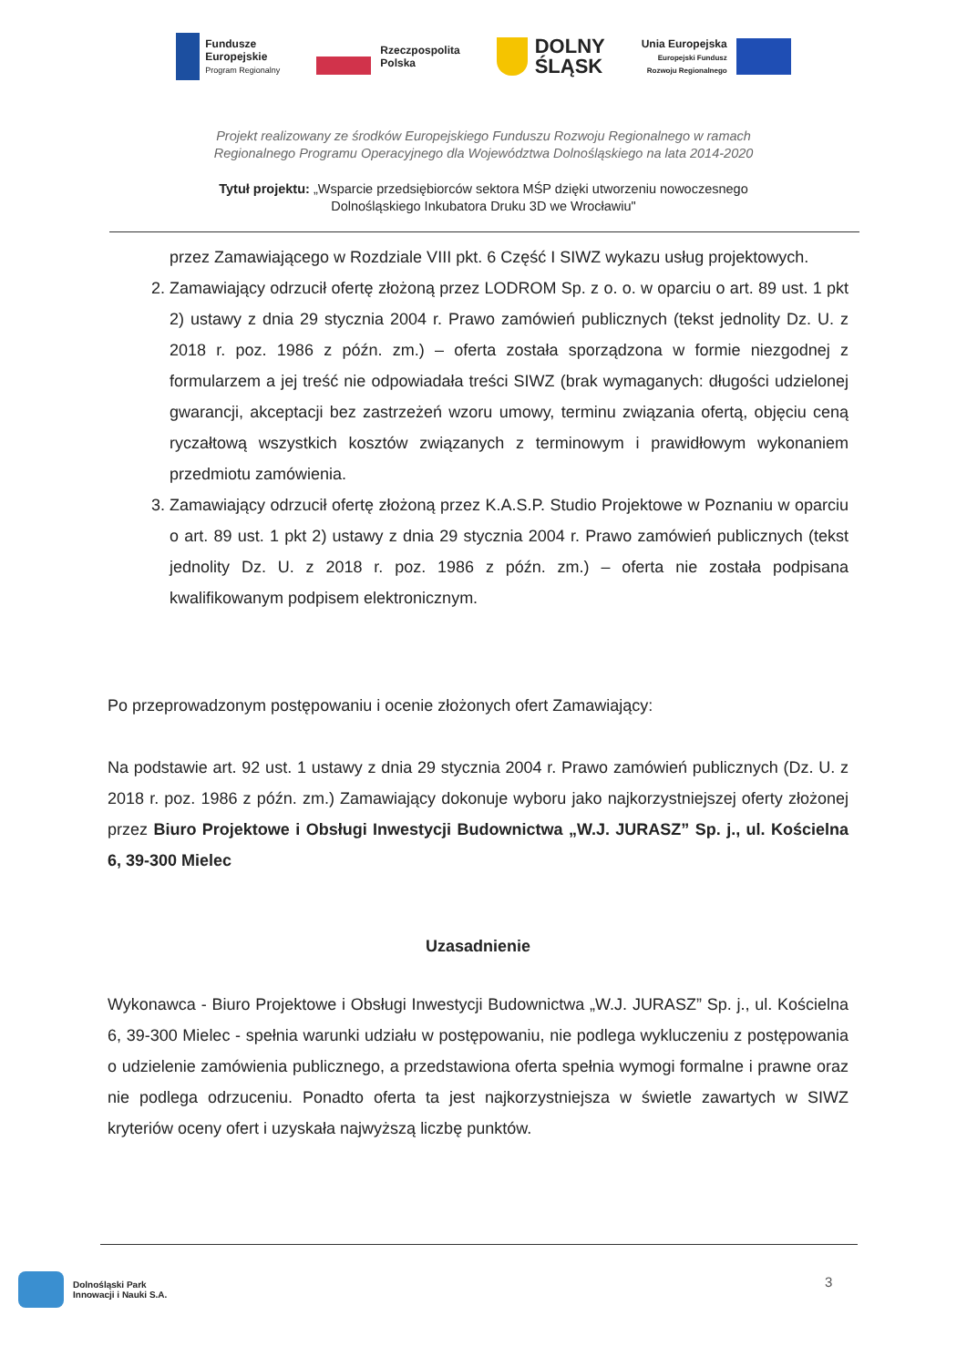Fundusze
Europejskie
Program Regionalny
Rzeczpospolita
Polska
DOLNY
ŚLĄSK
Unia Europejska
Europejski Fundusz
Rozwoju Regionalnego
Projekt realizowany ze środków Europejskiego Funduszu Rozwoju Regionalnego w ramach
Regionalnego Programu Operacyjnego dla Województwa Dolnośląskiego na lata 2014-2020
Tytuł projektu: „Wsparcie przedsiębiorców sektora MŚP dzięki utworzeniu nowoczesnego
Dolnośląskiego Inkubatora Druku 3D we Wrocławiu"
przez Zamawiającego w Rozdziale VIII pkt. 6 Część I SIWZ wykazu usług projektowych.
2. Zamawiający odrzucił ofertę złożoną przez LODROM Sp. z o. o. w oparciu o art. 89 ust. 1 pkt 2) ustawy z dnia 29 stycznia 2004 r. Prawo zamówień publicznych (tekst jednolity Dz. U. z 2018 r. poz. 1986 z późn. zm.) – oferta została sporządzona w formie niezgodnej z formularzem a jej treść nie odpowiadała treści SIWZ (brak wymaganych: długości udzielonej gwarancji, akceptacji bez zastrzeżeń wzoru umowy, terminu związania ofertą, objęciu ceną ryczałtową wszystkich kosztów związanych z terminowym i prawidłowym wykonaniem przedmiotu zamówienia.
3. Zamawiający odrzucił ofertę złożoną przez K.A.S.P. Studio Projektowe w Poznaniu w oparciu o art. 89 ust. 1 pkt 2) ustawy z dnia 29 stycznia 2004 r. Prawo zamówień publicznych (tekst jednolity Dz. U. z 2018 r. poz. 1986 z późn. zm.) – oferta nie została podpisana kwalifikowanym podpisem elektronicznym.
Po przeprowadzonym postępowaniu i ocenie złożonych ofert Zamawiający:
Na podstawie art. 92 ust. 1 ustawy z dnia 29 stycznia 2004 r. Prawo zamówień publicznych (Dz. U. z 2018 r. poz. 1986 z późn. zm.) Zamawiający dokonuje wyboru jako najkorzystniejszej oferty złożonej przez Biuro Projektowe i Obsługi Inwestycji Budownictwa „W.J. JURASZ” Sp. j., ul. Kościelna 6, 39-300 Mielec
Uzasadnienie
Wykonawca - Biuro Projektowe i Obsługi Inwestycji Budownictwa „W.J. JURASZ” Sp. j., ul. Kościelna 6, 39-300 Mielec - spełnia warunki udziału w postępowaniu, nie podlega wykluczeniu z postępowania o udzielenie zamówienia publicznego, a przedstawiona oferta spełnia wymogi formalne i prawne oraz nie podlega odrzuceniu. Ponadto oferta ta jest najkorzystniejsza w świetle zawartych w SIWZ kryteriów oceny ofert i uzyskała najwyższą liczbę punktów.
Dolnośląski Park
Innowacji i Nauki S.A.
3